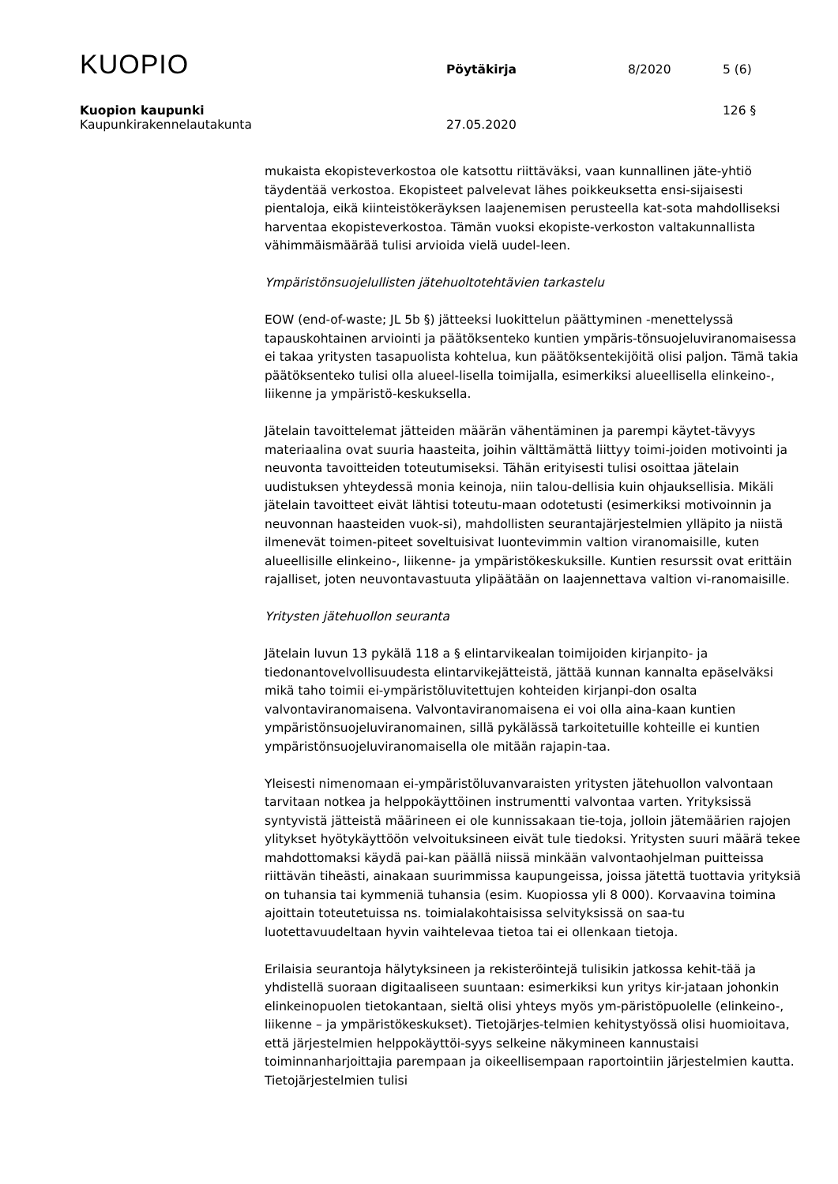KUOPIO
Pöytäkirja 8/2020 5 (6)
Kuopion kaupunki 126 §
Kaupunkirakennelautakunta 27.05.2020
mukaista ekopisteverkostoa ole katsottu riittäväksi, vaan kunnallinen jäte-yhtiö täydentää verkostoa. Ekopisteet palvelevat lähes poikkeuksetta ensi-sijaisesti pientaloja, eikä kiinteistökeräyksen laajenemisen perusteella kat-sota mahdolliseksi harventaa ekopisteverkostoa. Tämän vuoksi ekopiste-verkoston valtakunnallista vähimmäismäärää tulisi arvioida vielä uudel-leen.
Ympäristönsuojelullisten jätehuoltotehtävien tarkastelu
EOW (end-of-waste; JL 5b §) jätteeksi luokittelun päättyminen -menettelyssä tapauskohtainen arviointi ja päätöksenteko kuntien ympäris-tönsuojeluviranomaisessa ei takaa yritysten tasapuolista kohtelua, kun päätöksentekijöitä olisi paljon. Tämä takia päätöksenteko tulisi olla alueel-lisella toimijalla, esimerkiksi alueellisella elinkeino-, liikenne ja ympäristö-keskuksella.
Jätelain tavoittelemat jätteiden määrän vähentäminen ja parempi käytet-tävyys materiaalina ovat suuria haasteita, joihin välttämättä liittyy toimi-joiden motivointi ja neuvonta tavoitteiden toteutumiseksi. Tähän erityisesti tulisi osoittaa jätelain uudistuksen yhteydessä monia keinoja, niin talou-dellisia kuin ohjauksellisia. Mikäli jätelain tavoitteet eivät lähtisi toteutu-maan odotetusti (esimerkiksi motivoinnin ja neuvonnan haasteiden vuok-si), mahdollisten seurantajärjestelmien ylläpito ja niistä ilmenevät toimen-piteet soveltuisivat luontevimmin valtion viranomaisille, kuten alueellisille elinkeino-, liikenne- ja ympäristökeskuksille. Kuntien resurssit ovat erittäin rajalliset, joten neuvontavastuuta ylipäätään on laajennettava valtion vi-ranomaisille.
Yritysten jätehuollon seuranta
Jätelain luvun 13 pykälä 118 a § elintarvikealan toimijoiden kirjanpito- ja tiedonantovelvollisuudesta elintarvikejätteistä, jättää kunnan kannalta epäselväksi mikä taho toimii ei-ympäristöluvitettujen kohteiden kirjanpi-don osalta valvontaviranomaisena. Valvontaviranomaisena ei voi olla aina-kaan kuntien ympäristönsuojeluviranomainen, sillä pykälässä tarkoitetuille kohteille ei kuntien ympäristönsuojeluviranomaisella ole mitään rajapin-taa.
Yleisesti nimenomaan ei-ympäristöluvanvaraisten yritysten jätehuollon valvontaan tarvitaan notkea ja helppokäyttöinen instrumentti valvontaa varten. Yrityksissä syntyvistä jätteistä määrineen ei ole kunnissakaan tie-toja, jolloin jätemäärien rajojen ylitykset hyötykäyttöön velvoituksineen eivät tule tiedoksi. Yritysten suuri määrä tekee mahdottomaksi käydä pai-kan päällä niissä minkään valvontaohjelman puitteissa riittävän tiheästi, ainakaan suurimmissa kaupungeissa, joissa jätettä tuottavia yrityksiä on tuhansia tai kymmeniä tuhansia (esim. Kuopiossa yli 8 000). Korvaavina toimina ajoittain toteutetuissa ns. toimialakohtaisissa selvityksissä on saa-tu luotettavuudeltaan hyvin vaihtelevaa tietoa tai ei ollenkaan tietoja.
Erilaisia seurantoja hälytyksineen ja rekisteröintejä tulisikin jatkossa kehit-tää ja yhdistellä suoraan digitaaliseen suuntaan: esimerkiksi kun yritys kir-jataan johonkin elinkeinopuolen tietokantaan, sieltä olisi yhteys myös ym-päristöpuolelle (elinkeino-, liikenne – ja ympäristökeskukset). Tietojärjes-telmien kehitystyössä olisi huomioitava, että järjestelmien helppokäyttöi-syys selkeine näkymineen kannustaisi toiminnanharjoittajia parempaan ja oikeellisempaan raportointiin järjestelmien kautta. Tietojärjestelmien tulisi